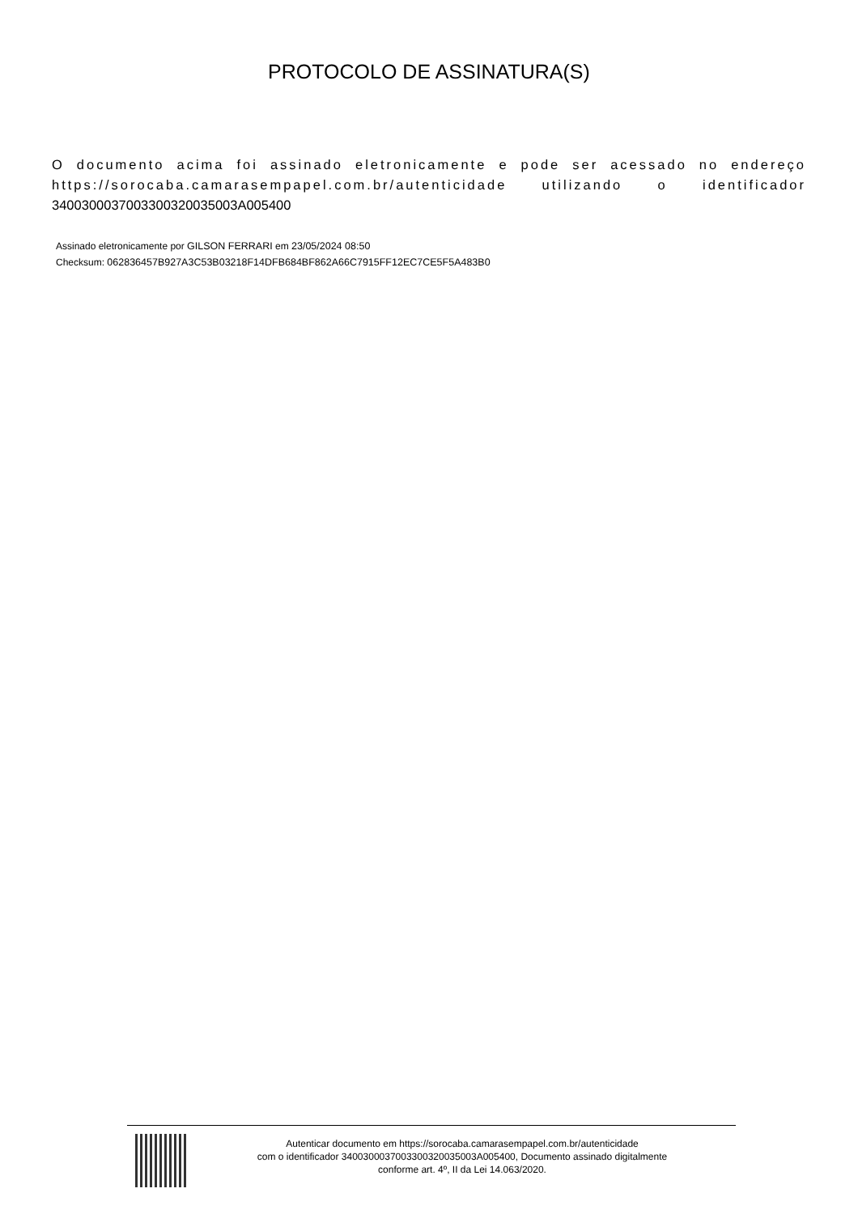PROTOCOLO DE ASSINATURA(S)
O documento acima foi assinado eletronicamente e pode ser acessado no endereço https://sorocaba.camarasempapel.com.br/autenticidade utilizando o identificador 340030003700330032003500​3A005400
Assinado eletronicamente por GILSON FERRARI em 23/05/2024 08:50
Checksum: 062836457B927A3C53B03218F14DFB684BF862A66C7915FF12EC7CE5F5A483B0
Autenticar documento em https://sorocaba.camarasempapel.com.br/autenticidade
com o identificador 340030003700330032003500​3A005400, Documento assinado digitalmente
conforme art. 4º, II da Lei 14.063/2020.